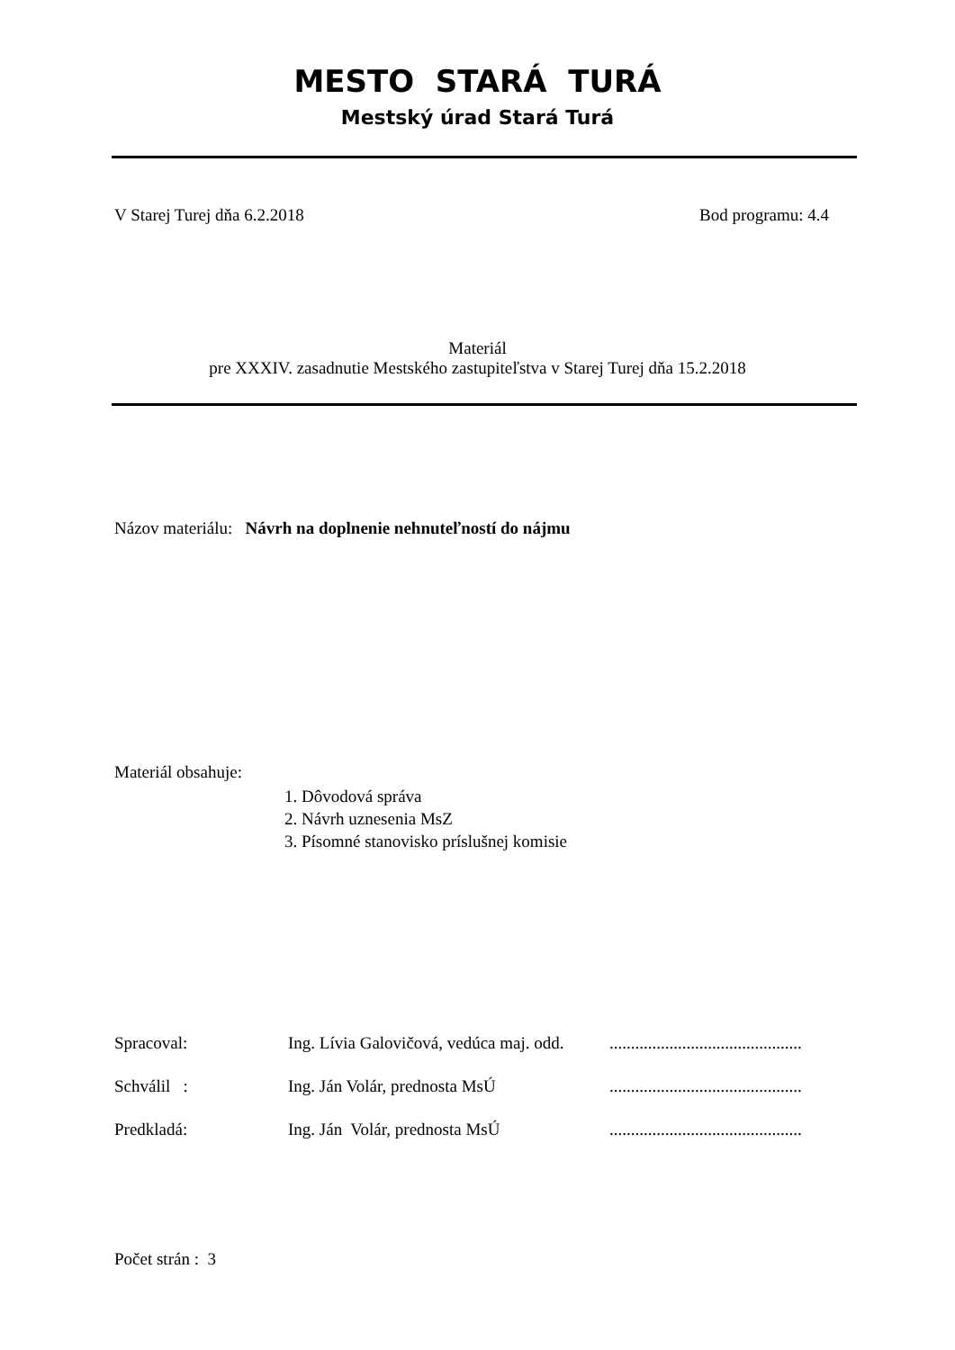MESTO STARÁ TURÁ
Mestský úrad Stará Turá
V Starej Turej dňa 6.2.2018 Bod programu: 4.4
Materiál
pre XXXIV. zasadnutie Mestského zastupiteľstva v Starej Turej dňa 15.2.2018
Názov materiálu: Návrh na doplnenie nehnuteľností do nájmu
Materiál obsahuje:
1. Dôvodová správa
2. Návrh uznesenia MsZ
3. Písomné stanovisko príslušnej komisie
Spracoval: Ing. Lívia Galovičová, vedúca maj. odd. .............................................
Schválil : Ing. Ján Volár, prednosta MsÚ .............................................
Predkladá: Ing. Ján Volár, prednosta MsÚ .............................................
Počet strán : 3